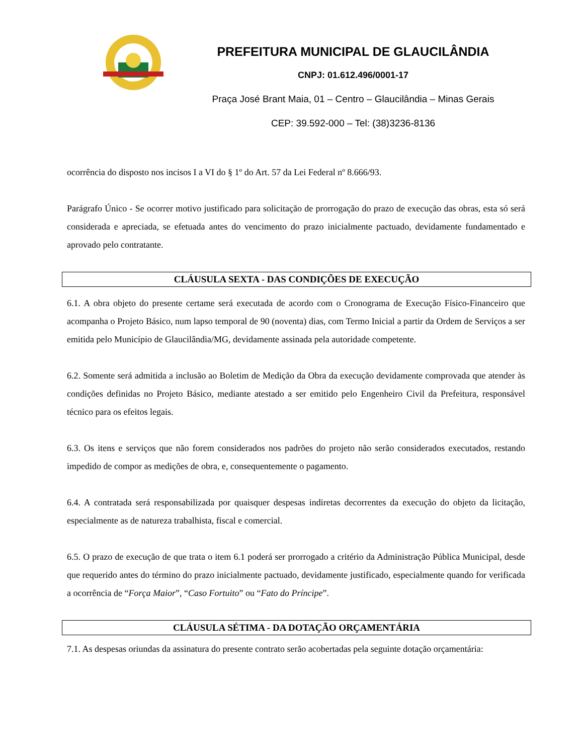PREFEITURA MUNICIPAL DE GLAUCILÂNDIA
CNPJ: 01.612.496/0001-17
Praça José Brant Maia, 01 – Centro – Glaucilândia – Minas Gerais
CEP: 39.592-000 – Tel: (38)3236-8136
ocorrência do disposto nos incisos I a VI do § 1º do Art. 57 da Lei Federal nº 8.666/93.
Parágrafo Único - Se ocorrer motivo justificado para solicitação de prorrogação do prazo de execução das obras, esta só será considerada e apreciada, se efetuada antes do vencimento do prazo inicialmente pactuado, devidamente fundamentado e aprovado pelo contratante.
CLÁUSULA SEXTA - DAS CONDIÇÕES DE EXECUÇÃO
6.1. A obra objeto do presente certame será executada de acordo com o Cronograma de Execução Físico-Financeiro que acompanha o Projeto Básico, num lapso temporal de 90 (noventa) dias, com Termo Inicial a partir da Ordem de Serviços a ser emitida pelo Município de Glaucilândia/MG, devidamente assinada pela autoridade competente.
6.2. Somente será admitida a inclusão ao Boletim de Medição da Obra da execução devidamente comprovada que atender às condições definidas no Projeto Básico, mediante atestado a ser emitido pelo Engenheiro Civil da Prefeitura, responsável técnico para os efeitos legais.
6.3. Os itens e serviços que não forem considerados nos padrões do projeto não serão considerados executados, restando impedido de compor as medições de obra, e, consequentemente o pagamento.
6.4. A contratada será responsabilizada por quaisquer despesas indiretas decorrentes da execução do objeto da licitação, especialmente as de natureza trabalhista, fiscal e comercial.
6.5. O prazo de execução de que trata o item 6.1 poderá ser prorrogado a critério da Administração Pública Municipal, desde que requerido antes do término do prazo inicialmente pactuado, devidamente justificado, especialmente quando for verificada a ocorrência de “Força Maior”, “Caso Fortuito” ou “Fato do Príncipe”.
CLÁUSULA SÉTIMA - DA DOTAÇÃO ORÇAMENTÁRIA
7.1. As despesas oriundas da assinatura do presente contrato serão acobertadas pela seguinte dotação orçamentária: